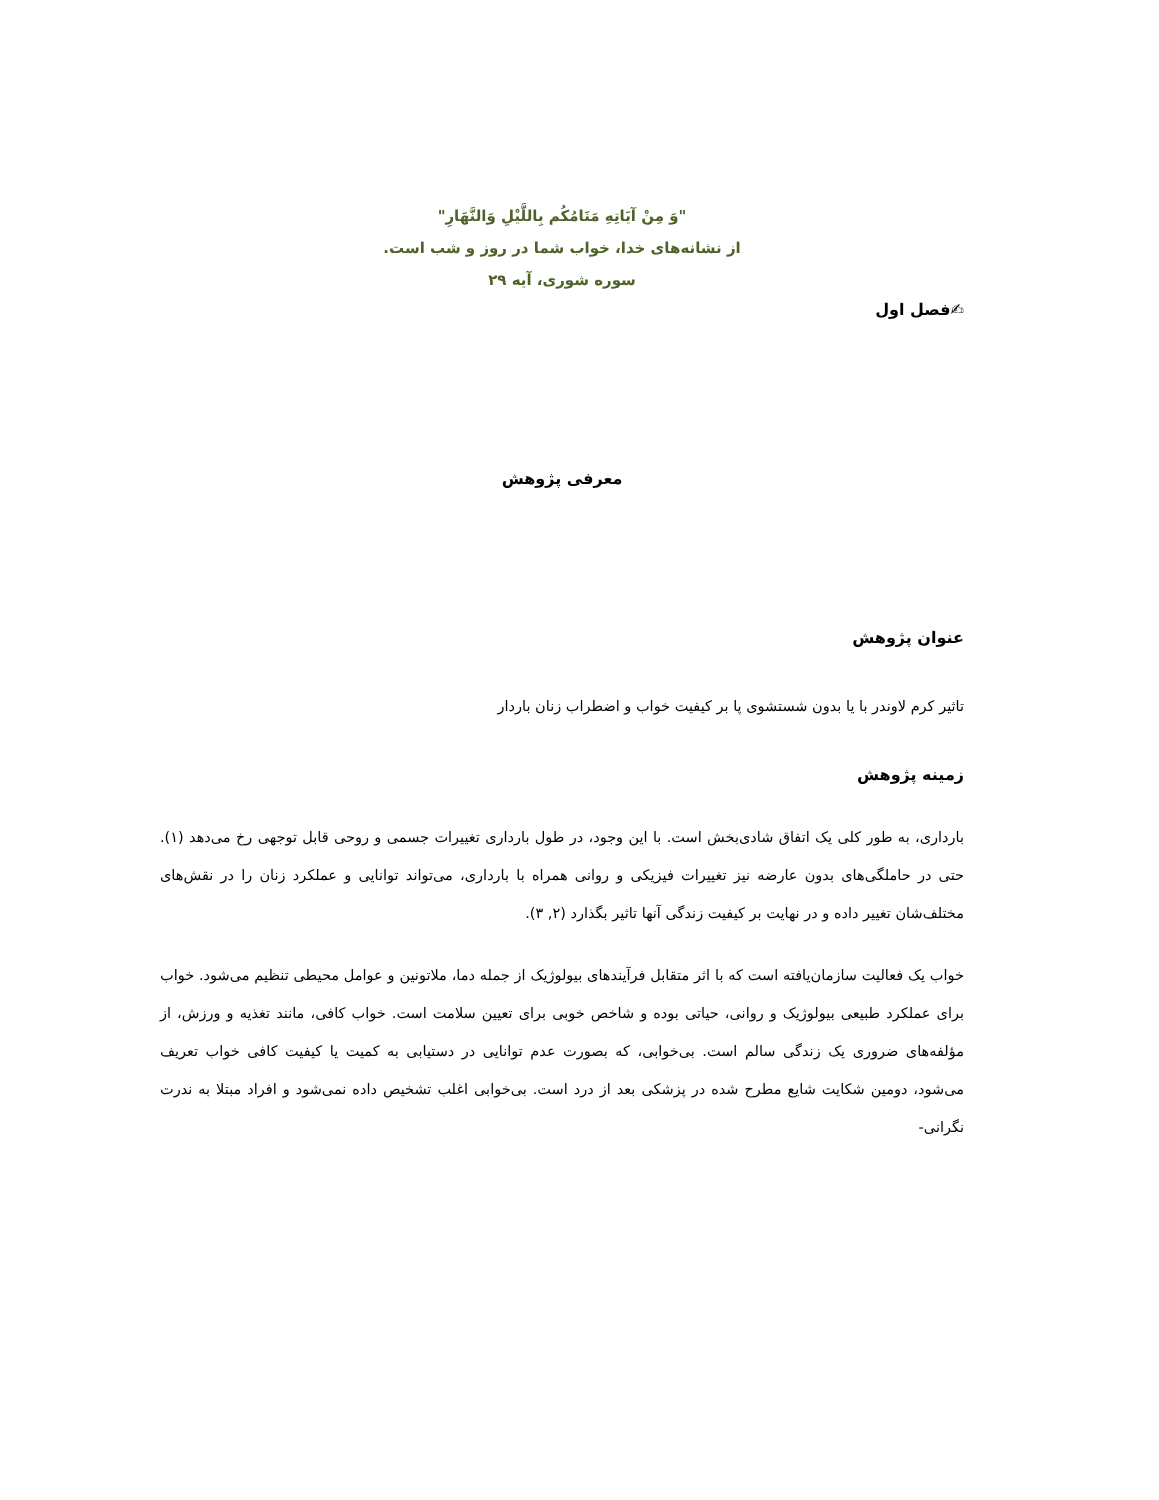"وَ مِنْ آيَاتِهِ مَنَامُكُم بِاللَّيْلِ وَالنَّهَارِ"
از نشانه‌های خدا، خواب شما در روز و شب است.
سوره شوری، آیه ۲۹
✍فصل اول
معرفی پژوهش
عنوان پژوهش
تاثیر کرم لاوندر با یا بدون شستشوی پا بر کیفیت خواب و اضطراب زنان باردار
زمینه پژوهش
بارداری، به طور کلی یک اتفاق شادی‌بخش است. با این وجود، در طول بارداری تغییرات جسمی و روحی قابل توجهی رخ می‌دهد (۱). حتی در حاملگی‌های بدون عارضه نیز تغییرات فیزیکی و روانی همراه با بارداری، می‌تواند توانایی و عملکرد زنان را در نقش‌های مختلف‌شان تغییر داده و در نهایت بر کیفیت زندگی آنها تاثیر بگذارد (۲, ۳).
خواب یک فعالیت سازمان‌یافته است که با اثر متقابل فرآیندهای بیولوژیک از جمله دما، ملاتونین و عوامل محیطی تنظیم می‌شود. خواب برای عملکرد طبیعی بیولوژیک و روانی، حیاتی بوده و شاخص خوبی برای تعیین سلامت است. خواب کافی، مانند تغذیه و ورزش، از مؤلفه‌های ضروری یک زندگی سالم است. بی‌خوابی، که بصورت عدم توانایی در دستیابی به کمیت یا کیفیت کافی خواب تعریف می‌شود، دومین شکایت شایع مطرح شده در پزشکی بعد از درد است. بی‌خوابی اغلب تشخیص داده نمی‌شود و افراد مبتلا به ندرت نگرانی-